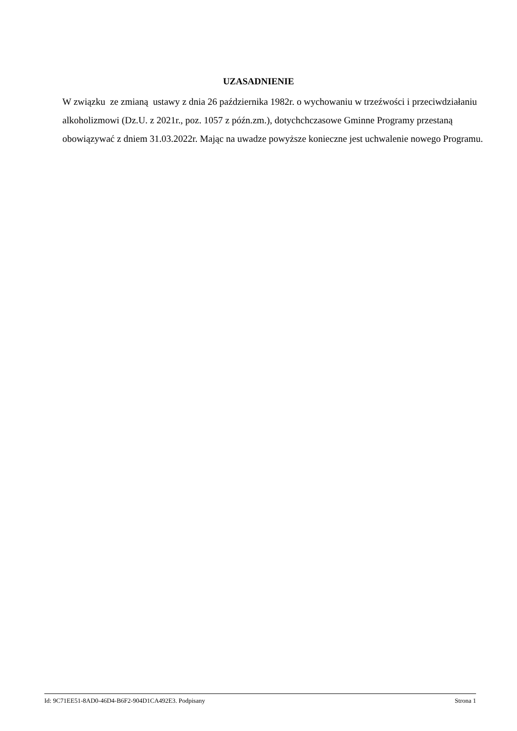UZASADNIENIE
W związku ze zmianą ustawy z dnia 26 października 1982r. o wychowaniu w trzeźwości i przeciwdziałaniu alkoholizmowi (Dz.U. z 2021r., poz. 1057 z późn.zm.), dotychchczasowe Gminne Programy przestaną obowiązywać z dniem 31.03.2022r. Mając na uwadze powyższe konieczne jest uchwalenie nowego Programu.
Id: 9C71EE51-8AD0-46D4-B6F2-904D1CA492E3. Podpisany Strona 1